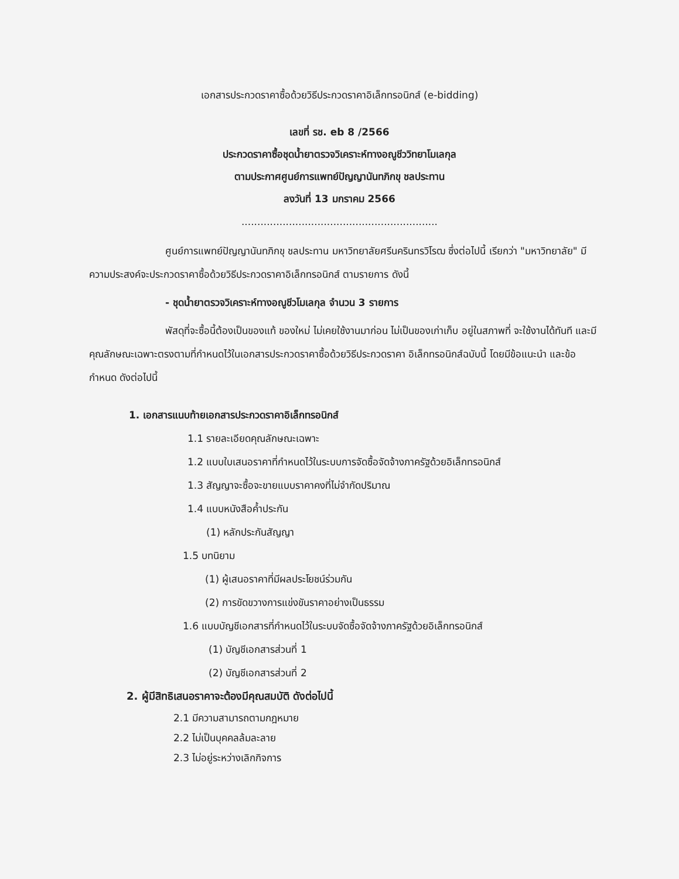เอกสารประกวดราคาซื้อด้วยวิธีประกวดราคาอิเล็กทรอนิกส์ (e-bidding)
เลขที่ รช. eb 8 /2566
ประกวดราคาซื้อชุดน้ำยาตรวจวิเคราะห์ทางอณูชีววิทยาโมเลกุล
ตามประกาศศูนย์การแพทย์ปัญญานันทภิกขุ ชลประทาน
ลงวันที่ 13 มกราคม 2566
..............................................................
ศูนย์การแพทย์ปัญญานันทภิกขุ ชลประทาน มหาวิทยาลัยศรีนครินทรวิโรฒ ซึ่งต่อไปนี้ เรียกว่า "มหาวิทยาลัย" มีความประสงค์จะประกวดราคาซื้อด้วยวิธีประกวดราคาอิเล็กทรอนิกส์ ตามรายการ ดังนี้
- ชุดน้ำยาตรวจวิเคราะห์ทางอณูชีวโมเลกุล จำนวน 3 รายการ
พัสดุที่จะซื้อนี้ต้องเป็นของแท้ ของใหม่ ไม่เคยใช้งานมาก่อน ไม่เป็นของเก่าเก็บ อยู่ในสภาพที่ จะใช้งานได้ทันที และมีคุณลักษณะเฉพาะตรงตามที่กำหนดไว้ในเอกสารประกวดราคาซื้อด้วยวิธีประกวดราคา อิเล็กทรอนิกส์ฉบับนี้ โดยมีข้อแนะนำ และข้อกำหนด ดังต่อไปนี้
1. เอกสารแนบท้ายเอกสารประกวดราคาอิเล็กทรอนิกส์
1.1 รายละเอียดคุณลักษณะเฉพาะ
1.2 แบบใบเสนอราคาที่กำหนดไว้ในระบบการจัดซื้อจัดจ้างภาครัฐด้วยอิเล็กทรอนิกส์
1.3 สัญญาจะซื้อจะขายแบบราคาคงที่ไม่จำกัดปริมาณ
1.4 แบบหนังสือค้ำประกัน
(1) หลักประกันสัญญา
1.5 บทนิยาม
(1) ผู้เสนอราคาที่มีผลประโยชน์ร่วมกัน
(2) การขัดขวางการแข่งขันราคาอย่างเป็นธรรม
1.6 แบบบัญชีเอกสารที่กำหนดไว้ในระบบจัดซื้อจัดจ้างภาครัฐด้วยอิเล็กทรอนิกส์
(1) บัญชีเอกสารส่วนที่ 1
(2) บัญชีเอกสารส่วนที่ 2
2. ผู้มีสิทธิเสนอราคาจะต้องมีคุณสมบัติ ดังต่อไปนี้
2.1 มีความสามารถตามกฎหมาย
2.2 ไม่เป็นบุคคลล้มละลาย
2.3 ไม่อยู่ระหว่างเลิกกิจการ